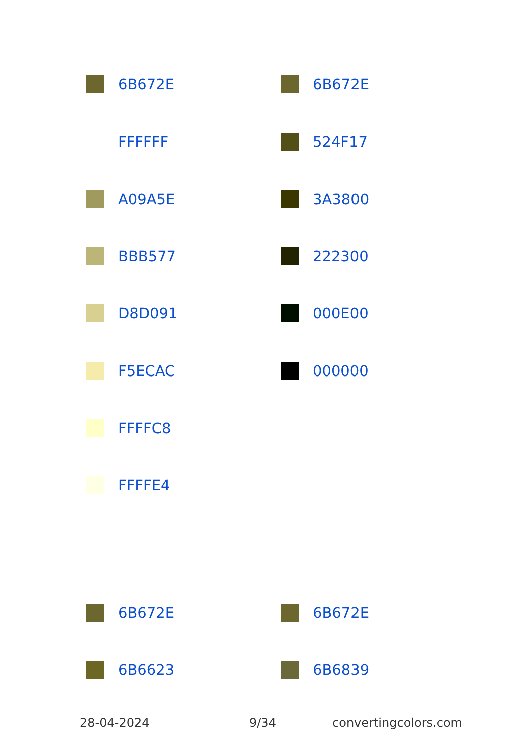6B672E 6B672E
FFFFFF 524F17
A09A5E 3A3800
BBB577 222300
D8D091 000E00
F5ECAC 000000
FFFFC8
FFFFE4
6B672E 6B672E
6B6623 6B6839
28-04-2024 9/34 convertingcolors.com